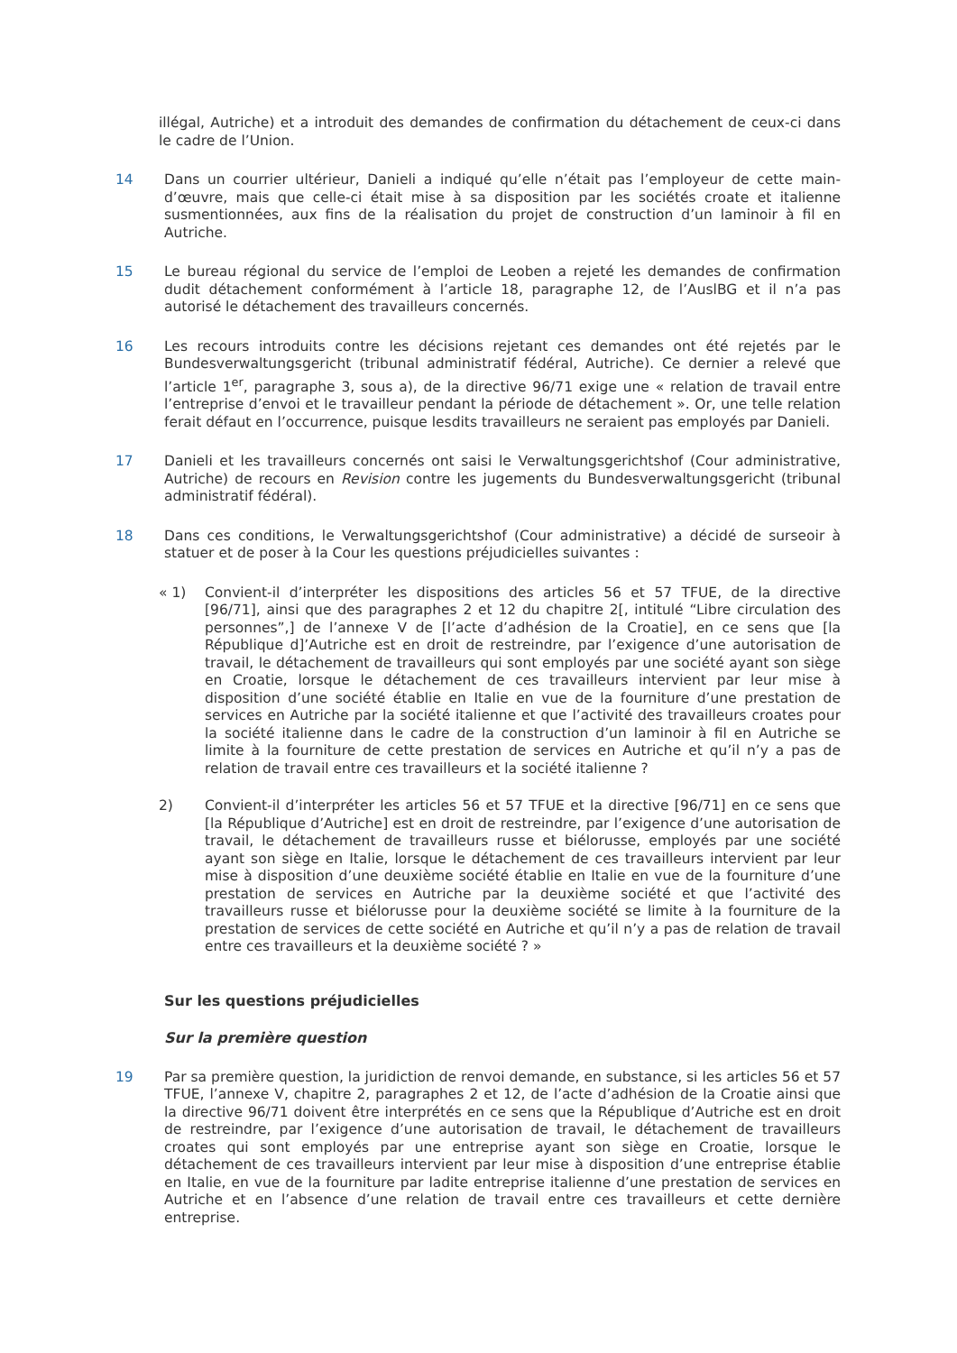illégal, Autriche) et a introduit des demandes de confirmation du détachement de ceux-ci dans le cadre de l’Union.
14 Dans un courrier ultérieur, Danieli a indiqué qu’elle n’était pas l’employeur de cette main-d’œuvre, mais que celle-ci était mise à sa disposition par les sociétés croate et italienne susmentionnées, aux fins de la réalisation du projet de construction d’un laminoir à fil en Autriche.
15 Le bureau régional du service de l’emploi de Leoben a rejeté les demandes de confirmation dudit détachement conformément à l’article 18, paragraphe 12, de l’AuslBG et il n’a pas autorisé le détachement des travailleurs concernés.
16 Les recours introduits contre les décisions rejetant ces demandes ont été rejetés par le Bundesverwaltungsgericht (tribunal administratif fédéral, Autriche). Ce dernier a relevé que l’article 1<sup>er</sup>, paragraphe 3, sous a), de la directive 96/71 exige une « relation de travail entre l’entreprise d’envoi et le travailleur pendant la période de détachement ». Or, une telle relation ferait défaut en l’occurrence, puisque lesdits travailleurs ne seraient pas employés par Danieli.
17 Danieli et les travailleurs concernés ont saisi le Verwaltungsgerichtshof (Cour administrative, Autriche) de recours en Revision contre les jugements du Bundesverwaltungsgericht (tribunal administratif fédéral).
18 Dans ces conditions, le Verwaltungsgerichtshof (Cour administrative) a décidé de surseoir à statuer et de poser à la Cour les questions préjudicielles suivantes :
« 1) Convient-il d’interpréter les dispositions des articles 56 et 57 TFUE, de la directive [96/71], ainsi que des paragraphes 2 et 12 du chapitre 2[, intitulé “Libre circulation des personnes”,] de l’annexe V de [l’acte d’adhésion de la Croatie], en ce sens que [la République d]’Autriche est en droit de restreindre, par l’exigence d’une autorisation de travail, le détachement de travailleurs qui sont employés par une société ayant son siège en Croatie, lorsque le détachement de ces travailleurs intervient par leur mise à disposition d’une société établie en Italie en vue de la fourniture d’une prestation de services en Autriche par la société italienne et que l’activité des travailleurs croates pour la société italienne dans le cadre de la construction d’un laminoir à fil en Autriche se limite à la fourniture de cette prestation de services en Autriche et qu’il n’y a pas de relation de travail entre ces travailleurs et la société italienne ?
2) Convient-il d’interpréter les articles 56 et 57 TFUE et la directive [96/71] en ce sens que [la République d’Autriche] est en droit de restreindre, par l’exigence d’une autorisation de travail, le détachement de travailleurs russe et biélorusse, employés par une société ayant son siège en Italie, lorsque le détachement de ces travailleurs intervient par leur mise à disposition d’une deuxième société établie en Italie en vue de la fourniture d’une prestation de services en Autriche par la deuxième société et que l’activité des travailleurs russe et biélorusse pour la deuxième société se limite à la fourniture de la prestation de services de cette société en Autriche et qu’il n’y a pas de relation de travail entre ces travailleurs et la deuxième société ? »
Sur les questions préjudicielles
Sur la première question
19 Par sa première question, la juridiction de renvoi demande, en substance, si les articles 56 et 57 TFUE, l’annexe V, chapitre 2, paragraphes 2 et 12, de l’acte d’adhésion de la Croatie ainsi que la directive 96/71 doivent être interprétés en ce sens que la République d’Autriche est en droit de restreindre, par l’exigence d’une autorisation de travail, le détachement de travailleurs croates qui sont employés par une entreprise ayant son siège en Croatie, lorsque le détachement de ces travailleurs intervient par leur mise à disposition d’une entreprise établie en Italie, en vue de la fourniture par ladite entreprise italienne d’une prestation de services en Autriche et en l’absence d’une relation de travail entre ces travailleurs et cette dernière entreprise.